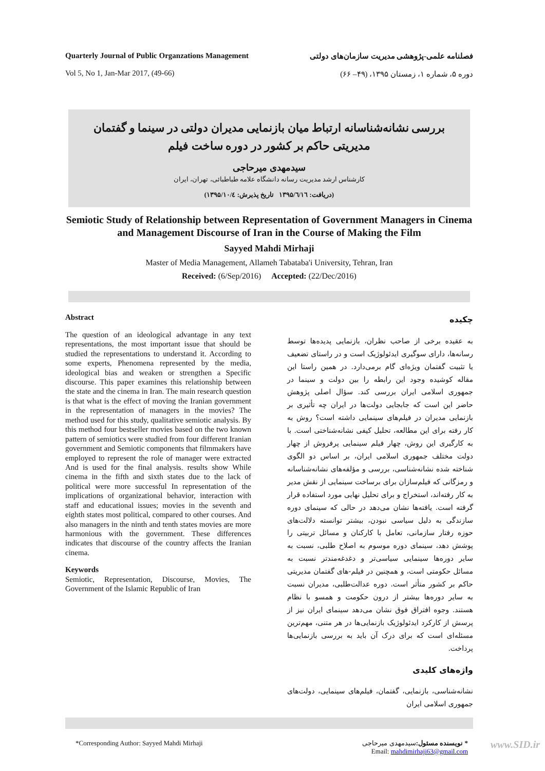Quarterly Journal of Public Organzations Management
Vol 5, No 1, Jan-Mar 2017, (49-66)
فصلنامه علمی-پژوهشی مدیریت سازمان‌های دولتی
دوره ۵، شماره ۱، زمستان ۱۳۹۵، (۴۹– ۶۶)
بررسی نشانه‌شناسانه ارتباط میان بازنمایی مدیران دولتی در سینما و گفتمان مدیریتی حاکم بر کشور در دوره ساخت فیلم
سیدمهدی میرحاجی
کارشناس ارشد مدیریت رسانه دانشگاه علامه طباطبائی، تهران، ایران
(دریافت: ۱۳۹۵/٦/۱٦ تاریخ پذیرش: ۱۳۹۵/۱۰/٤)
Semiotic Study of Relationship between Representation of Government Managers in Cinema and Management Discourse of Iran in the Course of Making the Film
Sayyed Mahdi Mirhaji
Master of Media Management, Allameh Tabataba'i University, Tehran, Iran
Received: (6/Sep/2016) Accepted: (22/Dec/2016)
Abstract
The question of an ideological advantage in any text representations, the most important issue that should be studied the representations to understand it. According to some experts, Phenomena represented by the media, ideological bias and weaken or strengthen a Specific discourse. This paper examines this relationship between the state and the cinema in Iran. The main research question is that what is the effect of moving the Iranian government in the representation of managers in the movies? The method used for this study, qualitative semiotic analysis. By this method four bestseller movies based on the two known pattern of semiotics were studied from four different Iranian government and Semiotic components that filmmakers have employed to represent the role of manager were extracted And is used for the final analysis. results show While cinema in the fifth and sixth states due to the lack of political were more successful In representation of the implications of organizational behavior, interaction with staff and educational issues; movies in the seventh and eighth states most political, compared to other courses. And also managers in the ninth and tenth states movies are more harmonious with the government. These differences indicates that discourse of the country affects the Iranian cinema.
Keywords
Semiotic, Representation, Discourse, Movies, The Government of the Islamic Republic of Iran
چکیده
به عقیده برخی از صاحب نظران، بازنمایی پدیده‌ها توسط رسانه‌ها، دارای سوگیری ایدئولوژیک است و در راستای تضعیف یا تثبیت گفتمان ویژه‌ای گام برمی‌دارد. در همین راستا این مقاله کوشیده وجود این رابطه را بین دولت و سینما در جمهوری اسلامی ایران بررسی کند. سؤال اصلی پژوهش حاضر این است که جابجایی دولت‌ها در ایران چه تأثیری بر بازنمایی مدیران در فیلم‌های سینمایی داشته است؟ روش به کار رفته برای این مطالعه، تحلیل کیفی نشانه‌شناختی است. با به کارگیری این روش، چهار فیلم سینمایی پرفروش از چهار دولت مختلف جمهوری اسلامی ایران، بر اساس دو الگوی شناخته شده نشانه‌شناسی، بررسی و مؤلفه‌های نشانه‌شناسانه و رمزگانی که فیلم‌سازان برای برساخت سینمایی از نقش مدیر به کار رفته‌اند، استخراج و برای تحلیل نهایی مورد استفاده قرار گرفته است. یافته‌ها نشان می‌دهد در حالی که سینمای دوره سازندگی به دلیل سیاسی نبودن، بیشتر توانسته دلالت‌های حوزه رفتار سازمانی، تعامل با کارکنان و مسائل تربیتی را پوشش دهد، سینمای دوره موسوم به اصلاح طلبی، نسبت به سایر دوره‌ها سینمایی سیاسی‌تر و دغدغه‌مندتر نسبت به مسائل حکومتی است، و همچنین در فیلم-های گفتمان مدیریتی حاکم بر کشور متأثر است. دوره عدالت‌طلبی، مدیران نسبت به سایر دوره‌ها بیشتر از درون حکومت و همسو با نظام هستند. وجوه افتراق فوق نشان می‌دهد سینمای ایران نیز از پرسش از کارکرد ایدئولوژیک بازنمایی‌ها در هر متنی، مهم‌ترین مسئله‌ای است که برای درک آن باید به بررسی بازنمایی‌ها پرداخت.
واژه‌های کلیدی
نشانه‌شناسی، بازنمایی، گفتمان، فیلم‌های سینمایی، دولت‌های جمهوری اسلامی ایران
*Corresponding Author: Sayyed Mahdi Mirhaji
* نویسنده مسئول: سیدمهدی میرحاجی
Email: mahdimirhaji63@gmail.com
www.SID.ir